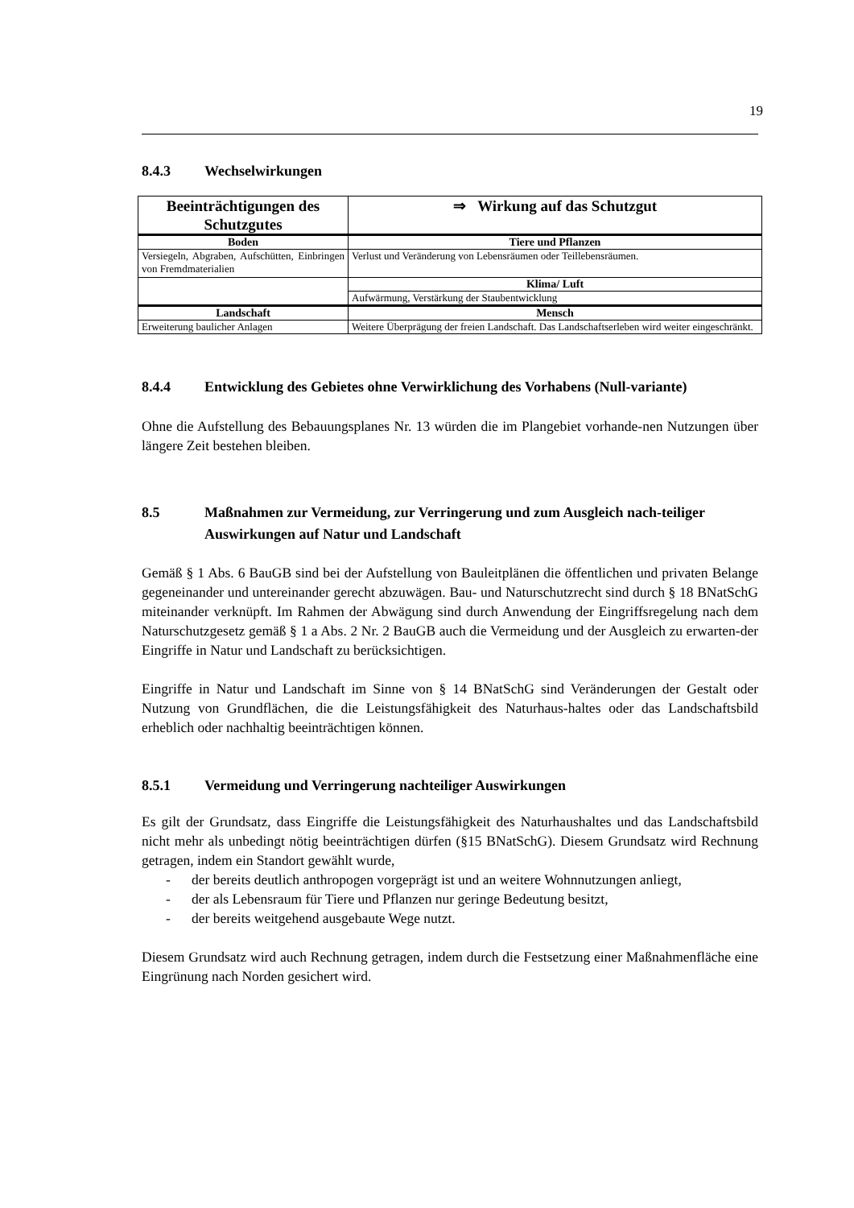19
8.4.3 Wechselwirkungen
| Beeinträchtigungen des Schutzgutes | ⇒ Wirkung auf das Schutzgut |
| --- | --- |
| Boden | Tiere und Pflanzen |
| Versiegeln, Abgraben, Aufschütten, Einbringen von Fremdmaterialien | Verlust und Veränderung von Lebensräumen oder Teillebensräumen. |
| | Klima/ Luft |
| | Aufwärmung, Verstärkung der Staubentwicklung |
| Landschaft | Mensch |
| Erweiterung baulicher Anlagen | Weitere Überprägung der freien Landschaft. Das Landschaftserleben wird weiter eingeschränkt. |
8.4.4 Entwicklung des Gebietes ohne Verwirklichung des Vorhabens (Null-variante)
Ohne die Aufstellung des Bebauungsplanes Nr. 13 würden die im Plangebiet vorhande-nen Nutzungen über längere Zeit bestehen bleiben.
8.5 Maßnahmen zur Vermeidung, zur Verringerung und zum Ausgleich nach-teiliger Auswirkungen auf Natur und Landschaft
Gemäß § 1 Abs. 6 BauGB sind bei der Aufstellung von Bauleitplänen die öffentlichen und privaten Belange gegeneinander und untereinander gerecht abzuwägen. Bau- und Naturschutzrecht sind durch § 18 BNatSchG miteinander verknüpft. Im Rahmen der Abwägung sind durch Anwendung der Eingriffsregelung nach dem Naturschutzgesetz gemäß § 1 a Abs. 2 Nr. 2 BauGB auch die Vermeidung und der Ausgleich zu erwarten-der Eingriffe in Natur und Landschaft zu berücksichtigen.
Eingriffe in Natur und Landschaft im Sinne von § 14 BNatSchG sind Veränderungen der Gestalt oder Nutzung von Grundflächen, die die Leistungsfähigkeit des Naturhaus-haltes oder das Landschaftsbild erheblich oder nachhaltig beeinträchtigen können.
8.5.1 Vermeidung und Verringerung nachteiliger Auswirkungen
Es gilt der Grundsatz, dass Eingriffe die Leistungsfähigkeit des Naturhaushaltes und das Landschaftsbild nicht mehr als unbedingt nötig beeinträchtigen dürfen (§15 BNatSchG). Diesem Grundsatz wird Rechnung getragen, indem ein Standort gewählt wurde,
- der bereits deutlich anthropogen vorgeprägt ist und an weitere Wohnnutzungen anliegt,
- der als Lebensraum für Tiere und Pflanzen nur geringe Bedeutung besitzt,
- der bereits weitgehend ausgebaute Wege nutzt.
Diesem Grundsatz wird auch Rechnung getragen, indem durch die Festsetzung einer Maßnahmenfläche eine Eingrünung nach Norden gesichert wird.